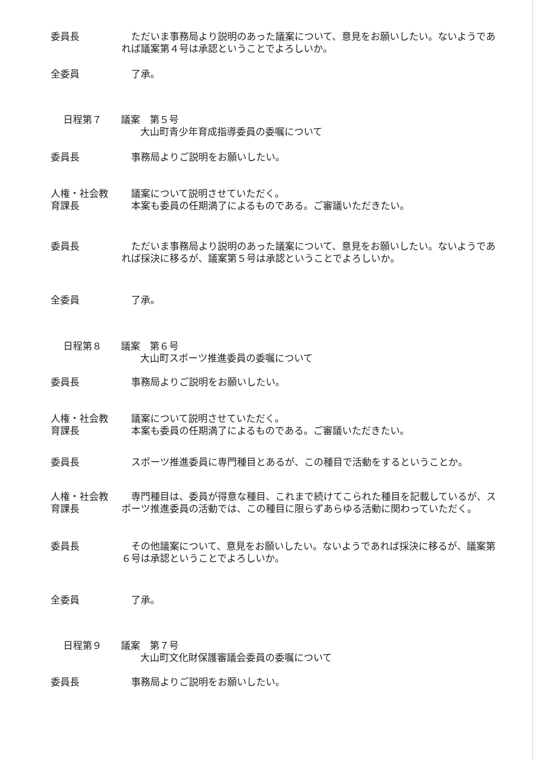委員長 　ただいま事務局より説明のあった議案について、意見をお願いしたい。ないようであれば議案第４号は承認ということでよろしいか。
全委員 　了承。
日程第７　　議案　第５号
　　　　　　　　大山町青少年育成指導委員の委嘱について
委員長 　事務局よりご説明をお願いしたい。
人権・社会教
育課長
　議案について説明させていただく。
　本案も委員の任期満了によるものである。ご審議いただきたい。
委員長 　ただいま事務局より説明のあった議案について、意見をお願いしたい。ないようであれば採決に移るが、議案第５号は承認ということでよろしいか。
全委員 　了承。
日程第８　　議案　第６号
　　　　　　　　大山町スポーツ推進委員の委嘱について
委員長 　事務局よりご説明をお願いしたい。
人権・社会教
育課長
　議案について説明させていただく。
　本案も委員の任期満了によるものである。ご審議いただきたい。
委員長 　スポーツ推進委員に専門種目とあるが、この種目で活動をするということか。
人権・社会教
育課長
　専門種目は、委員が得意な種目、これまで続けてこられた種目を記載しているが、スポーツ推進委員の活動では、この種目に限らずあらゆる活動に関わっていただく。
委員長 　その他議案について、意見をお願いしたい。ないようであれば採決に移るが、議案第６号は承認ということでよろしいか。
全委員 　了承。
日程第９　　議案　第７号
　　　　　　　　大山町文化財保護審議会委員の委嘱について
委員長 　事務局よりご説明をお願いしたい。